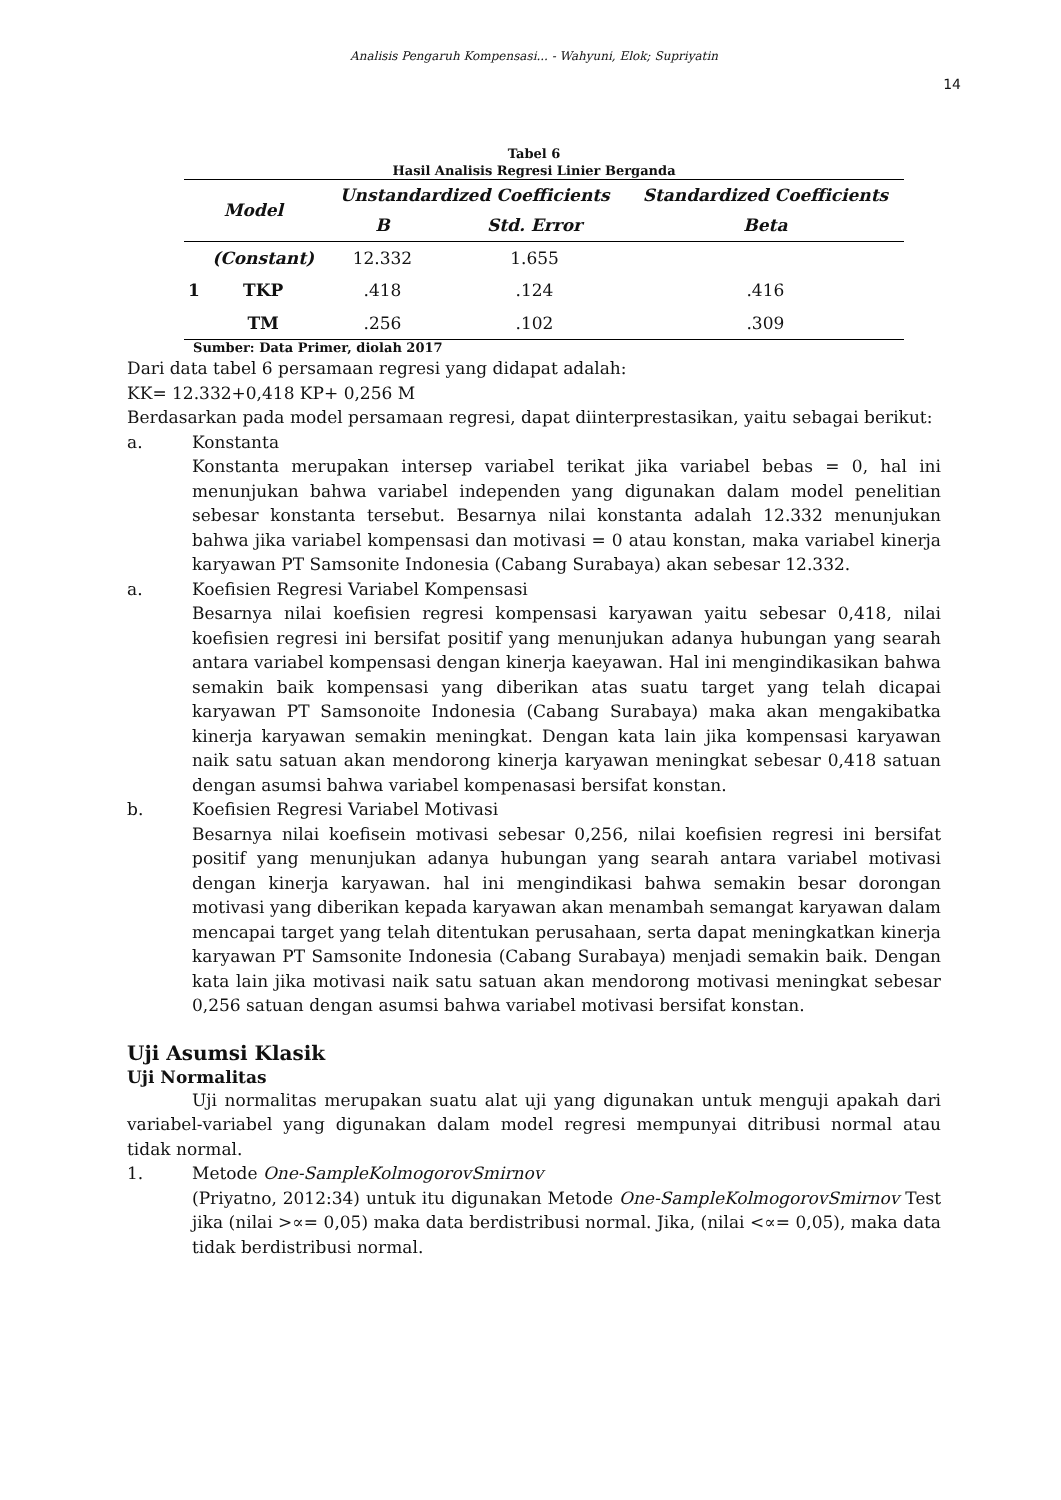Analisis Pengaruh Kompensasi... - Wahyuni, Elok; Supriyatin
14
Tabel 6
Hasil Analisis Regresi Linier Berganda
| Model | | Unstandardized Coefficients | | Standardized Coefficients |
| --- | --- | --- | --- | --- |
| | | B | Std. Error | Beta |
| 1 | (Constant) | 12.332 | 1.655 | |
| | TKP | .418 | .124 | .416 |
| | TM | .256 | .102 | .309 |
Sumber: Data Primer, diolah 2017
Dari data tabel 6 persamaan regresi yang didapat adalah:
KK= 12.332+0,418 KP+ 0,256 M
Berdasarkan pada model persamaan regresi, dapat diinterprestasikan, yaitu sebagai berikut:
a. Konstanta
Konstanta merupakan intersep variabel terikat jika variabel bebas = 0, hal ini menunjukan bahwa variabel independen yang digunakan dalam model penelitian sebesar konstanta tersebut. Besarnya nilai konstanta adalah 12.332 menunjukan bahwa jika variabel kompensasi dan motivasi = 0 atau konstan, maka variabel kinerja karyawan PT Samsonite Indonesia (Cabang Surabaya) akan sebesar 12.332.
a. Koefisien Regresi Variabel Kompensasi
Besarnya nilai koefisien regresi kompensasi karyawan yaitu sebesar 0,418, nilai koefisien regresi ini bersifat positif yang menunjukan adanya hubungan yang searah antara variabel kompensasi dengan kinerja kaeyawan. Hal ini mengindikasikan bahwa semakin baik kompensasi yang diberikan atas suatu target yang telah dicapai karyawan PT Samsonoite Indonesia (Cabang Surabaya) maka akan mengakibatka kinerja karyawan semakin meningkat. Dengan kata lain jika kompensasi karyawan naik satu satuan akan mendorong kinerja karyawan meningkat sebesar 0,418 satuan dengan asumsi bahwa variabel kompenasasi bersifat konstan.
b. Koefisien Regresi Variabel Motivasi
Besarnya nilai koefisein motivasi sebesar 0,256, nilai koefisien regresi ini bersifat positif yang menunjukan adanya hubungan yang searah antara variabel motivasi dengan kinerja karyawan. hal ini mengindikasi bahwa semakin besar dorongan motivasi yang diberikan kepada karyawan akan menambah semangat karyawan dalam mencapai target yang telah ditentukan perusahaan, serta dapat meningkatkan kinerja karyawan PT Samsonite Indonesia (Cabang Surabaya) menjadi semakin baik. Dengan kata lain jika motivasi naik satu satuan akan mendorong motivasi meningkat sebesar 0,256 satuan dengan asumsi bahwa variabel motivasi bersifat konstan.
Uji Asumsi Klasik
Uji Normalitas
Uji normalitas merupakan suatu alat uji yang digunakan untuk menguji apakah dari variabel-variabel yang digunakan dalam model regresi mempunyai ditribusi normal atau tidak normal.
1. Metode One-SampleKolmogorovSmirnov
(Priyatno, 2012:34) untuk itu digunakan Metode One-SampleKolmogorovSmirnov Test jika (nilai >∝= 0,05) maka data berdistribusi normal. Jika, (nilai <∝= 0,05), maka data tidak berdistribusi normal.